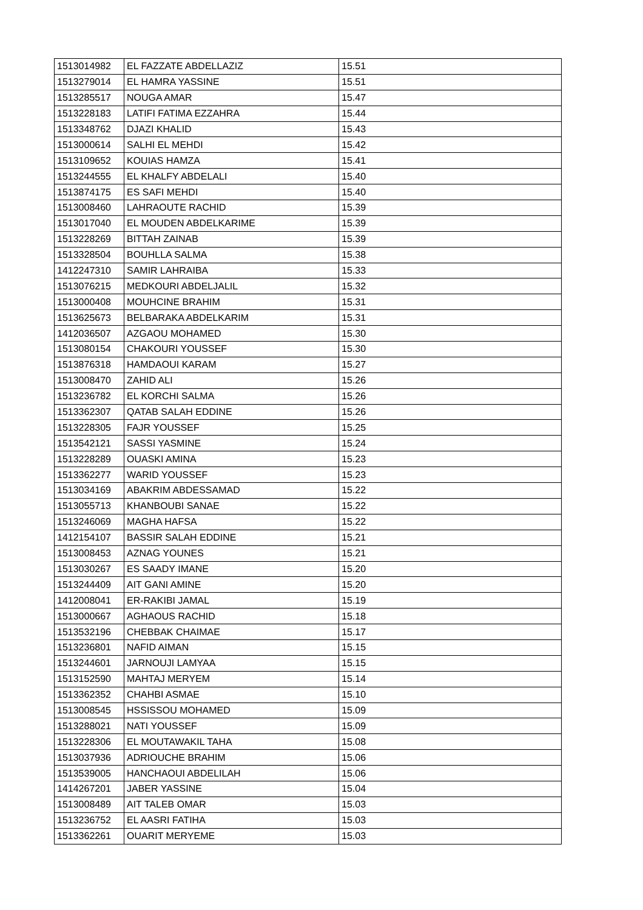| 1513014982 | EL FAZZATE ABDELLAZIZ | 15.51 |
| 1513279014 | EL HAMRA YASSINE | 15.51 |
| 1513285517 | NOUGA AMAR | 15.47 |
| 1513228183 | LATIFI FATIMA EZZAHRA | 15.44 |
| 1513348762 | DJAZI KHALID | 15.43 |
| 1513000614 | SALHI EL MEHDI | 15.42 |
| 1513109652 | KOUIAS HAMZA | 15.41 |
| 1513244555 | EL KHALFY ABDELALI | 15.40 |
| 1513874175 | ES SAFI MEHDI | 15.40 |
| 1513008460 | LAHRAOUTE RACHID | 15.39 |
| 1513017040 | EL MOUDEN ABDELKARIME | 15.39 |
| 1513228269 | BITTAH ZAINAB | 15.39 |
| 1513328504 | BOUHLLA SALMA | 15.38 |
| 1412247310 | SAMIR LAHRAIBA | 15.33 |
| 1513076215 | MEDKOURI ABDELJALIL | 15.32 |
| 1513000408 | MOUHCINE BRAHIM | 15.31 |
| 1513625673 | BELBARAKA ABDELKARIM | 15.31 |
| 1412036507 | AZGAOU MOHAMED | 15.30 |
| 1513080154 | CHAKOURI YOUSSEF | 15.30 |
| 1513876318 | HAMDAOUI KARAM | 15.27 |
| 1513008470 | ZAHID ALI | 15.26 |
| 1513236782 | EL KORCHI SALMA | 15.26 |
| 1513362307 | QATAB SALAH EDDINE | 15.26 |
| 1513228305 | FAJR YOUSSEF | 15.25 |
| 1513542121 | SASSI YASMINE | 15.24 |
| 1513228289 | OUASKI AMINA | 15.23 |
| 1513362277 | WARID YOUSSEF | 15.23 |
| 1513034169 | ABAKRIM ABDESSAMAD | 15.22 |
| 1513055713 | KHANBOUBI SANAE | 15.22 |
| 1513246069 | MAGHA HAFSA | 15.22 |
| 1412154107 | BASSIR SALAH EDDINE | 15.21 |
| 1513008453 | AZNAG YOUNES | 15.21 |
| 1513030267 | ES SAADY IMANE | 15.20 |
| 1513244409 | AIT GANI AMINE | 15.20 |
| 1412008041 | ER-RAKIBI JAMAL | 15.19 |
| 1513000667 | AGHAOUS RACHID | 15.18 |
| 1513532196 | CHEBBAK CHAIMAE | 15.17 |
| 1513236801 | NAFID AIMAN | 15.15 |
| 1513244601 | JARNOUJI LAMYAA | 15.15 |
| 1513152590 | MAHTAJ MERYEM | 15.14 |
| 1513362352 | CHAHBI ASMAE | 15.10 |
| 1513008545 | HSSISSOU MOHAMED | 15.09 |
| 1513288021 | NATI YOUSSEF | 15.09 |
| 1513228306 | EL MOUTAWAKIL TAHA | 15.08 |
| 1513037936 | ADRIOUCHE BRAHIM | 15.06 |
| 1513539005 | HANCHAOUI ABDELILAH | 15.06 |
| 1414267201 | JABER YASSINE | 15.04 |
| 1513008489 | AIT TALEB OMAR | 15.03 |
| 1513236752 | EL AASRI FATIHA | 15.03 |
| 1513362261 | OUARIT MERYEME | 15.03 |